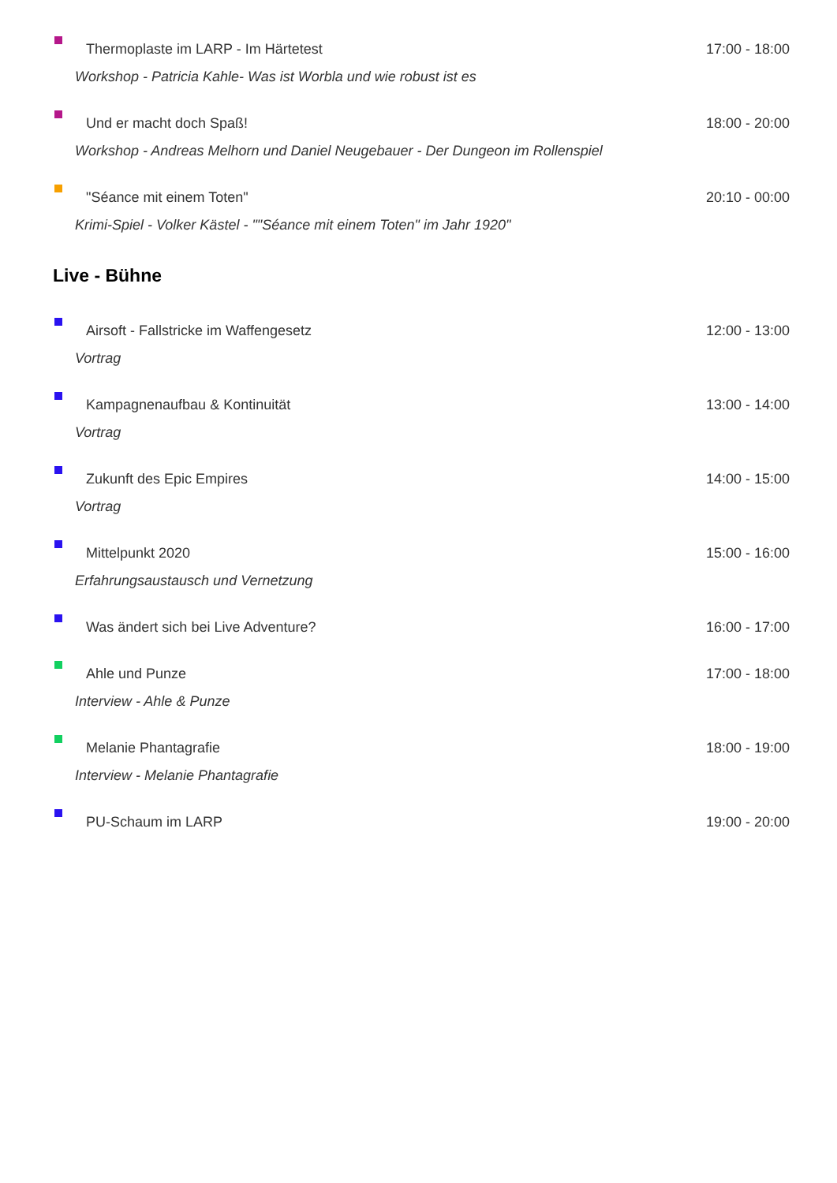Thermoplaste im LARP - Im Härtetest 17:00 - 18:00
Workshop - Patricia Kahle- Was ist Worbla und wie robust ist es
Und er macht doch Spaß! 18:00 - 20:00
Workshop - Andreas Melhorn und Daniel Neugebauer - Der Dungeon im Rollenspiel
"Séance mit einem Toten" 20:10 - 00:00
Krimi-Spiel - Volker Kästel - ""Séance mit einem Toten" im Jahr 1920"
Live - Bühne
Airsoft - Fallstricke im Waffengesetz 12:00 - 13:00
Vortrag
Kampagnenaufbau & Kontinuität 13:00 - 14:00
Vortrag
Zukunft des Epic Empires 14:00 - 15:00
Vortrag
Mittelpunkt 2020 15:00 - 16:00
Erfahrungsaustausch und Vernetzung
Was ändert sich bei Live Adventure? 16:00 - 17:00
Ahle und Punze 17:00 - 18:00
Interview - Ahle & Punze
Melanie Phantagrafie 18:00 - 19:00
Interview - Melanie Phantagrafie
PU-Schaum im LARP 19:00 - 20:00